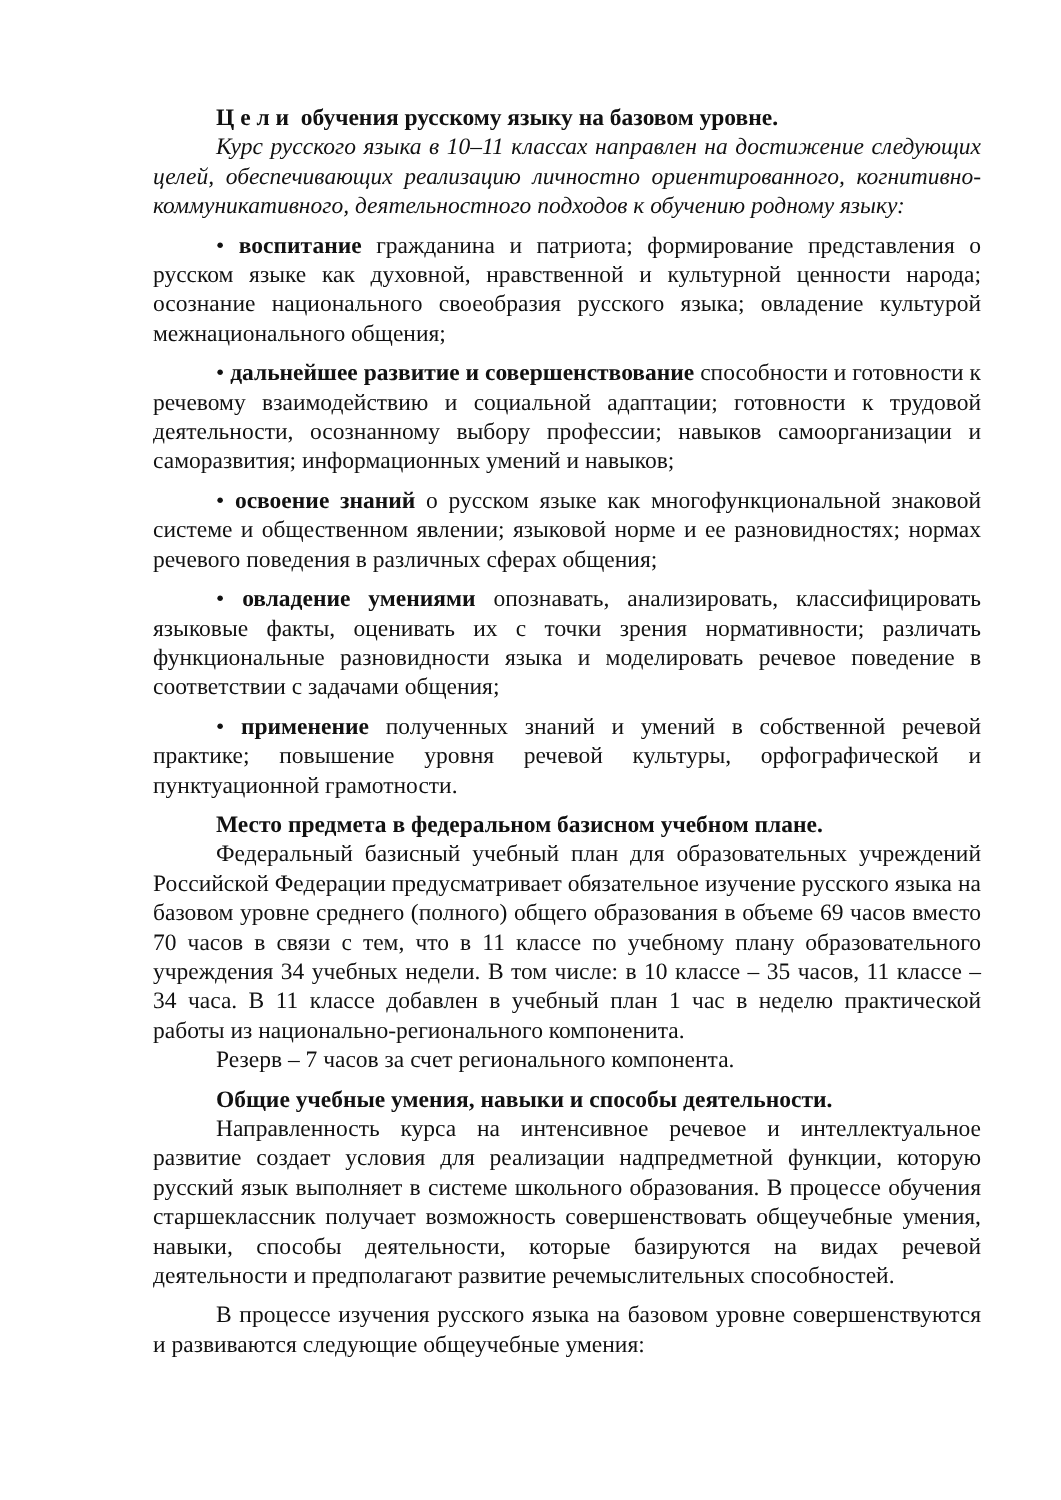Ц е л и обучения русскому языку на базовом уровне.
Курс русского языка в 10–11 классах направлен на достижение следующих целей, обеспечивающих реализацию личностно ориентированного, когнитивно-коммуникативного, деятельностного подходов к обучению родному языку:
• воспитание гражданина и патриота; формирование представления о русском языке как духовной, нравственной и культурной ценности народа; осознание национального своеобразия русского языка; овладение культурой межнационального общения;
• дальнейшее развитие и совершенствование способности и готовности к речевому взаимодействию и социальной адаптации; готовности к трудовой деятельности, осознанному выбору профессии; навыков самоорганизации и саморазвития; информационных умений и навыков;
• освоение знаний о русском языке как многофункциональной знаковой системе и общественном явлении; языковой норме и ее разновидностях; нормах речевого поведения в различных сферах общения;
• овладение умениями опознавать, анализировать, классифицировать языковые факты, оценивать их с точки зрения нормативности; различать функциональные разновидности языка и моделировать речевое поведение в соответствии с задачами общения;
• применение полученных знаний и умений в собственной речевой практике; повышение уровня речевой культуры, орфографической и пунктуационной грамотности.
Место предмета в федеральном базисном учебном плане.
Федеральный базисный учебный план для образовательных учреждений Российской Федерации предусматривает обязательное изучение русского языка на базовом уровне среднего (полного) общего образования в объеме 69 часов вместо 70 часов в связи с тем, что в 11 классе по учебному плану образовательного учреждения 34 учебных недели. В том числе: в 10 классе – 35 часов, 11 классе – 34 часа. В 11 классе добавлен в учебный план 1 час в неделю практической работы из национально-регионального компоненита.
Резерв – 7 часов за счет регионального компонента.
Общие учебные умения, навыки и способы деятельности.
Направленность курса на интенсивное речевое и интеллектуальное развитие создает условия для реализации надпредметной функции, которую русский язык выполняет в системе школьного образования. В процессе обучения старшеклассник получает возможность совершенствовать общеучебные умения, навыки, способы деятельности, которые базируются на видах речевой деятельности и предполагают развитие речемыслительных способностей.
В процессе изучения русского языка на базовом уровне совершенствуются и развиваются следующие общеучебные умения: